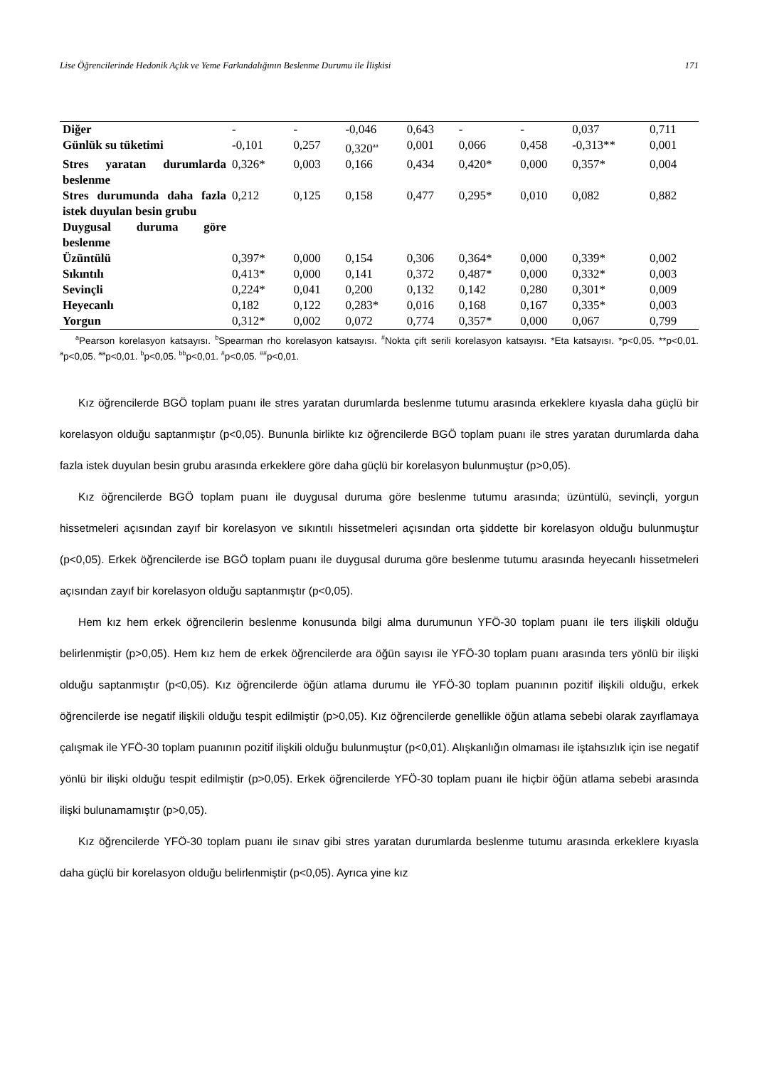Lise Öğrencilerinde Hedonik Açlık ve Yeme Farkındalığının Beslenme Durumu ile İlişkisi 171
| Diğer | - | - | -0,046 | 0,643 | - | - | 0,037 | 0,711 |
| Günlük su tüketimi | -0,101 | 0,257 | 0,320<sup>aa</sup> | 0,001 | 0,066 | 0,458 | -0,313** | 0,001 |
| Stres yaratan durumlarda beslenme | 0,326* | 0,003 | 0,166 | 0,434 | 0,420* | 0,000 | 0,357* | 0,004 |
| Stres durumunda daha fazla istek duyulan besin grubu | 0,212 | 0,125 | 0,158 | 0,477 | 0,295* | 0,010 | 0,082 | 0,882 |
| Duygusal duruma göre beslenme | | | | | | | | |
| Üzüntülü | 0,397* | 0,000 | 0,154 | 0,306 | 0,364* | 0,000 | 0,339* | 0,002 |
| Sıkıntılı | 0,413* | 0,000 | 0,141 | 0,372 | 0,487* | 0,000 | 0,332* | 0,003 |
| Sevinçli | 0,224* | 0,041 | 0,200 | 0,132 | 0,142 | 0,280 | 0,301* | 0,009 |
| Heyecanlı | 0,182 | 0,122 | 0,283* | 0,016 | 0,168 | 0,167 | 0,335* | 0,003 |
| Yorgun | 0,312* | 0,002 | 0,072 | 0,774 | 0,357* | 0,000 | 0,067 | 0,799 |
<sup>a</sup> Pearson korelasyon katsayısı. <sup>b</sup>Spearman rho korelasyon katsayısı. <sup>#</sup>Nokta çift serili korelasyon katsayısı. *Eta katsayısı. *p<0,05. **p<0,01. <sup>a</sup>p<0,05. <sup>aa</sup>p<0,01. <sup>b</sup>p<0,05. <sup>bb</sup>p<0,01. <sup>#</sup>p<0,05. <sup>##</sup>p<0,01.
Kız öğrencilerde BGÖ toplam puanı ile stres yaratan durumlarda beslenme tutumu arasında erkeklere kıyasla daha güçlü bir korelasyon olduğu saptanmıştır (p<0,05). Bununla birlikte kız öğrencilerde BGÖ toplam puanı ile stres yaratan durumlarda daha fazla istek duyulan besin grubu arasında erkeklere göre daha güçlü bir korelasyon bulunmuştur (p>0,05).
Kız öğrencilerde BGÖ toplam puanı ile duygusal duruma göre beslenme tutumu arasında; üzüntülü, sevinçli, yorgun hissetmeleri açısından zayıf bir korelasyon ve sıkıntılı hissetmeleri açısından orta şiddette bir korelasyon olduğu bulunmuştur (p<0,05). Erkek öğrencilerde ise BGÖ toplam puanı ile duygusal duruma göre beslenme tutumu arasında heyecanlı hissetmeleri açısından zayıf bir korelasyon olduğu saptanmıştır (p<0,05).
Hem kız hem erkek öğrencilerin beslenme konusunda bilgi alma durumunun YFÖ-30 toplam puanı ile ters ilişkili olduğu belirlenmiştir (p>0,05). Hem kız hem de erkek öğrencilerde ara öğün sayısı ile YFÖ-30 toplam puanı arasında ters yönlü bir ilişki olduğu saptanmıştır (p<0,05). Kız öğrencilerde öğün atlama durumu ile YFÖ-30 toplam puanının pozitif ilişkili olduğu, erkek öğrencilerde ise negatif ilişkili olduğu tespit edilmiştir (p>0,05). Kız öğrencilerde genellikle öğün atlama sebebi olarak zayıflamaya çalışmak ile YFÖ-30 toplam puanının pozitif ilişkili olduğu bulunmuştur (p<0,01). Alışkanlığın olmaması ile iştahsızlık için ise negatif yönlü bir ilişki olduğu tespit edilmiştir (p>0,05). Erkek öğrencilerde YFÖ-30 toplam puanı ile hiçbir öğün atlama sebebi arasında ilişki bulunamamıştır (p>0,05).
Kız öğrencilerde YFÖ-30 toplam puanı ile sınav gibi stres yaratan durumlarda beslenme tutumu arasında erkeklere kıyasla daha güçlü bir korelasyon olduğu belirlenmiştir (p<0,05). Ayrıca yine kız